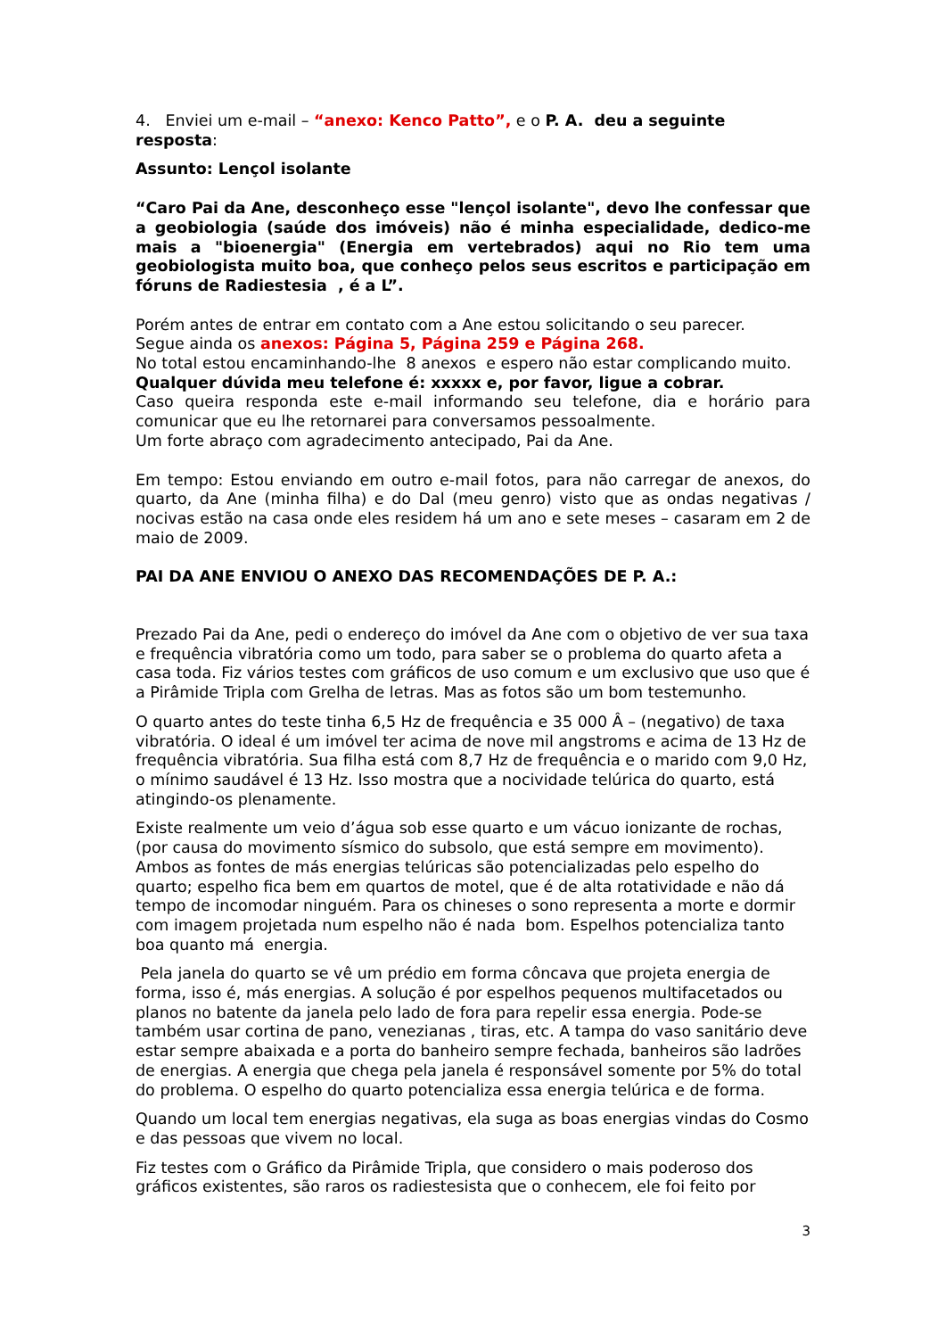4. Enviei um e-mail – “anexo: Kenco Patto”, e o P. A. deu a seguinte resposta:
Assunto: Lençol isolante
“Caro Pai da Ane, desconheço esse "lençol isolante", devo lhe confessar que a geobiologia (saúde dos imóveis) não é minha especialidade, dedico-me mais a "bioenergia" (Energia em vertebrados) aqui no Rio tem uma geobiologista muito boa, que conheço pelos seus escritos e participação em fóruns de Radiestesia , é a L”.
Porém antes de entrar em contato com a Ane estou solicitando o seu parecer.
Segue ainda os anexos: Página 5, Página 259 e Página 268.
No total estou encaminhando-lhe 8 anexos e espero não estar complicando muito.
Qualquer dúvida meu telefone é: xxxxx e, por favor, ligue a cobrar.
Caso queira responda este e-mail informando seu telefone, dia e horário para comunicar que eu lhe retornarei para conversamos pessoalmente.
Um forte abraço com agradecimento antecipado, Pai da Ane.
Em tempo: Estou enviando em outro e-mail fotos, para não carregar de anexos, do quarto, da Ane (minha filha) e do Dal (meu genro) visto que as ondas negativas / nocivas estão na casa onde eles residem há um ano e sete meses – casaram em 2 de maio de 2009.
PAI DA ANE ENVIOU O ANEXO DAS RECOMENDAÇÕES DE P. A.:
Prezado Pai da Ane, pedi o endereço do imóvel da Ane com o objetivo de ver sua taxa e frequência vibratória como um todo, para saber se o problema do quarto afeta a casa toda. Fiz vários testes com gráficos de uso comum e um exclusivo que uso que é a Pirâmide Tripla com Grelha de letras. Mas as fotos são um bom testemunho.
O quarto antes do teste tinha 6,5 Hz de frequência e 35 000 Â – (negativo) de taxa vibratória. O ideal é um imóvel ter acima de nove mil angstroms e acima de 13 Hz de frequência vibratória. Sua filha está com 8,7 Hz de frequência e o marido com 9,0 Hz, o mínimo saudável é 13 Hz. Isso mostra que a nocividade telúrica do quarto, está atingindo-os plenamente.
Existe realmente um veio d’água sob esse quarto e um vácuo ionizante de rochas, (por causa do movimento sísmico do subsolo, que está sempre em movimento). Ambos as fontes de más energias telúricas são potencializadas pelo espelho do quarto; espelho fica bem em quartos de motel, que é de alta rotatividade e não dá tempo de incomodar ninguém. Para os chineses o sono representa a morte e dormir com imagem projetada num espelho não é nada bom. Espelhos potencializa tanto boa quanto má energia.
Pela janela do quarto se vê um prédio em forma côncava que projeta energia de forma, isso é, más energias. A solução é por espelhos pequenos multifacetados ou planos no batente da janela pelo lado de fora para repelir essa energia. Pode-se também usar cortina de pano, venezianas , tiras, etc. A tampa do vaso sanitário deve estar sempre abaixada e a porta do banheiro sempre fechada, banheiros são ladrões de energias. A energia que chega pela janela é responsável somente por 5% do total do problema. O espelho do quarto potencializa essa energia telúrica e de forma.
Quando um local tem energias negativas, ela suga as boas energias vindas do Cosmo e das pessoas que vivem no local.
Fiz testes com o Gráfico da Pirâmide Tripla, que considero o mais poderoso dos gráficos existentes, são raros os radiestesista que o conhecem, ele foi feito por
3